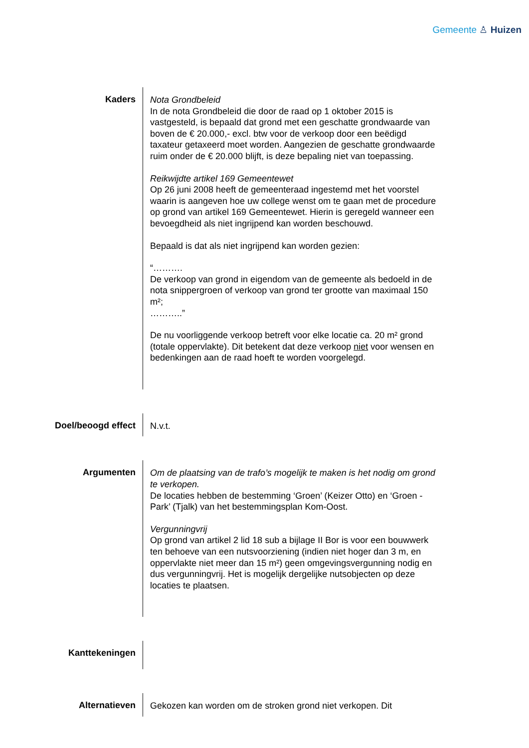Gemeente ♙ Huizen
Kaders
Nota Grondbeleid
In de nota Grondbeleid die door de raad op 1 oktober 2015 is vastgesteld, is bepaald dat grond met een geschatte grondwaarde van boven de € 20.000,- excl. btw voor de verkoop door een beëdigd taxateur getaxeerd moet worden. Aangezien de geschatte grondwaarde ruim onder de € 20.000 blijft, is deze bepaling niet van toepassing.
Reikwijdte artikel 169 Gemeentewet
Op 26 juni 2008 heeft de gemeenteraad ingestemd met het voorstel waarin is aangeven hoe uw college wenst om te gaan met de procedure op grond van artikel 169 Gemeentewet. Hierin is geregeld wanneer een bevoegdheid als niet ingrijpend kan worden beschouwd.
Bepaald is dat als niet ingrijpend kan worden gezien:
“……….
De verkoop van grond in eigendom van de gemeente als bedoeld in de nota snippergroen of verkoop van grond ter grootte van maximaal 150 m²;
………..”
De nu voorliggende verkoop betreft voor elke locatie ca. 20 m² grond (totale oppervlakte). Dit betekent dat deze verkoop niet voor wensen en bedenkingen aan de raad hoeft te worden voorgelegd.
Doel/beoogd effect
N.v.t.
Argumenten
Om de plaatsing van de trafo’s mogelijk te maken is het nodig om grond te verkopen.
De locaties hebben de bestemming ‘Groen’ (Keizer Otto) en ‘Groen - Park’ (Tjalk) van het bestemmingsplan Kom-Oost.
Vergunningvrij
Op grond van artikel 2 lid 18 sub a bijlage II Bor is voor een bouwwerk ten behoeve van een nutsvoorziening (indien niet hoger dan 3 m, en oppervlakte niet meer dan 15 m²) geen omgevingsvergunning nodig en dus vergunningvrij. Het is mogelijk dergelijke nutsobjecten op deze locaties te plaatsen.
Kanttekeningen
Alternatieven
Gekozen kan worden om de stroken grond niet verkopen. Dit